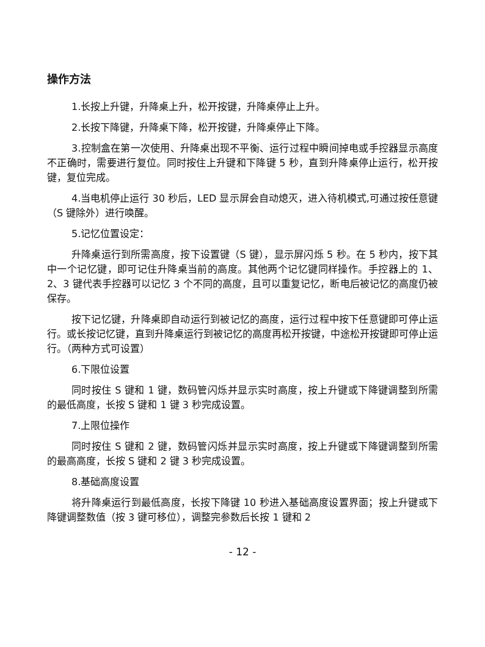操作方法
1.长按上升键，升降桌上升，松开按键，升降桌停止上升。
2.长按下降键，升降桌下降，松开按键，升降桌停止下降。
3.控制盒在第一次使用、升降桌出现不平衡、运行过程中瞬间掉电或手控器显示高度不正确时，需要进行复位。同时按住上升键和下降键 5 秒，直到升降桌停止运行，松开按键，复位完成。
4.当电机停止运行 30 秒后，LED 显示屏会自动熄灭，进入待机模式,可通过按任意键（S 键除外）进行唤醒。
5.记忆位置设定：
升降桌运行到所需高度，按下设置键（S 键），显示屏闪烁 5 秒。在 5 秒内，按下其中一个记忆键，即可记住升降桌当前的高度。其他两个记忆键同样操作。手控器上的 1、2、3 键代表手控器可以记忆 3 个不同的高度，且可以重复记忆，断电后被记忆的高度仍被保存。
按下记忆键，升降桌即自动运行到被记忆的高度，运行过程中按下任意键即可停止运行。或长按记忆键，直到升降桌运行到被记忆的高度再松开按键，中途松开按键即可停止运行。（两种方式可设置）
6.下限位设置
同时按住 S 键和 1 键，数码管闪烁并显示实时高度，按上升键或下降键调整到所需的最低高度，长按 S 键和 1 键 3 秒完成设置。
7.上限位操作
同时按住 S 键和 2 键，数码管闪烁并显示实时高度，按上升键或下降键调整到所需的最高高度，长按 S 键和 2 键 3 秒完成设置。
8.基础高度设置
将升降桌运行到最低高度，长按下降键 10 秒进入基础高度设置界面；按上升键或下降键调整数值（按 3 键可移位），调整完参数后长按 1 键和 2
- 12 -